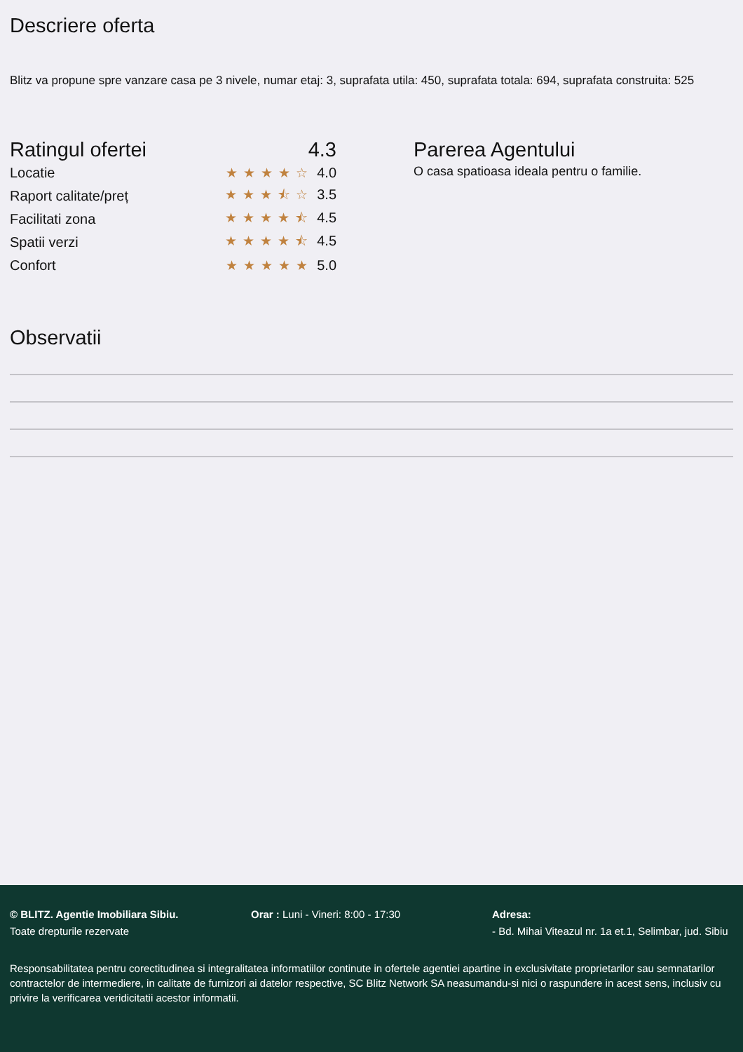Descriere oferta
Blitz va propune spre vanzare casa pe 3 nivele, numar etaj: 3, suprafata utila: 450, suprafata totala: 694, suprafata construita: 525
Ratingul ofertei 4.3
Locatie ★★★★☆ 4.0
Raport calitate/preț ★★★⯪☆ 3.5
Facilitati zona ★★★★⯪ 4.5
Spatii verzi ★★★★⯪ 4.5
Confort ★★★★★ 5.0
Parerea Agentului
O casa spatioasa ideala pentru o familie.
Observatii
© BLITZ. Agentie Imobiliara Sibiu.
Toate drepturile rezervate
Orar : Luni - Vineri: 8:00 - 17:30 Adresa:
- Bd. Mihai Viteazul nr. 1a et.1, Selimbar, jud. Sibiu
Responsabilitatea pentru corectitudinea si integralitatea informatiilor continute in ofertele agentiei apartine in exclusivitate proprietarilor sau semnatarilor contractelor de intermediere, in calitate de furnizori ai datelor respective, SC Blitz Network SA neasumandu-si nici o raspundere in acest sens, inclusiv cu privire la verificarea veridicitatii acestor informatii.